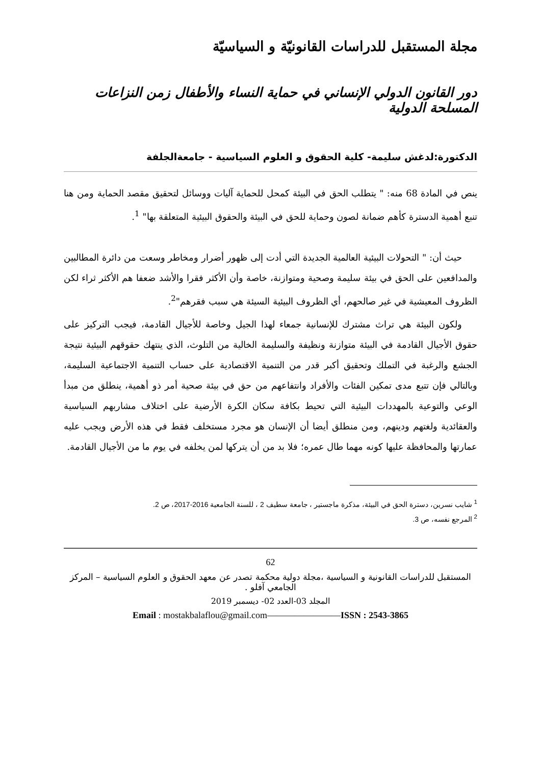مجلة المستقبل للدراسات القانونيّة و السياسيّة
دور القانون الدولي الإنساني في حماية النساء والأطفال زمن النزاعات المسلحة الدولية
الدكتورة:لدغش سليمة- كلية الحقوق و العلوم السياسية - جامعةالجلفة
ينص في المادة 68 منه: " يتطلب الحق في البيئة كمحل للحماية آليات ووسائل لتحقيق مقصد الحماية ومن هنا تنبع أهمية الدسترة كأهم ضمانة لصون وحماية للحق في البيئة والحقوق البيئية المتعلقة بها" <sup>1</sup>.
حيث أن: " التحولات البيئية العالمية الجديدة التي أدت إلى ظهور أضرار ومخاطر وسعت من دائرة المطالبين والمدافعين على الحق في بيئة سليمة وصحية ومتوازنة، خاصة وأن الأكثر فقرا والأشد ضعفا هم الأكثر ثراء لكن الظروف المعيشية في غير صالحهم، أي الظروف البيئية السيئة هي سبب فقرهم"<sup>2</sup>.
ولكون البيئة هي تراث مشترك للإنسانية جمعاء لهذا الجيل وخاصة للأجيال القادمة، فيجب التركيز على حقوق الأجيال القادمة في البيئة متوازنة ونظيفة والسليمة الخالية من التلوث، الذي ينتهك حقوقهم البيئية نتيجة الجشع والرغبة في التملك وتحقيق أكبر قدر من التنمية الاقتصادية على حساب التنمية الاجتماعية السليمة، وبالتالي فإن تتبع مدى تمكين الفئات والأفراد وانتفاعهم من حق في بيئة صحية أمر ذو أهمية، ينطلق من مبدأ الوعي والتوعية بالمهددات البيئية التي تحيط بكافة سكان الكرة الأرضية على اختلاف مشاربهم السياسية والعقائدية ولغتهم ودينهم، ومن منطلق أيضا أن الإنسان هو مجرد مستخلف فقط في هذه الأرض ويجب عليه عمارتها والمحافظة عليها كونه مهما طال عمره؛ فلا بد من أن يتركها لمن يخلفه في يوم ما من الأجيال القادمة.
<sup>1</sup> شايب نسرين، دسترة الحق في البيئة، مذكرة ماجستير ، جامعة سطيف 2 ، للسنة الجامعية 2016-2017، ص 2.
<sup>2</sup> المرجع نفسه، ص 3.
62
المستقبل للدراسات القانونية و السياسية ،مجلة دولية محكمة تصدر عن معهد الحقوق و العلوم السياسية – المركز الجامعي آفلو .
المجلد 03-العدد 02- ديسمبر 2019
Email : mostakbalaflou@gmail.com————————ISSN : 2543-3865